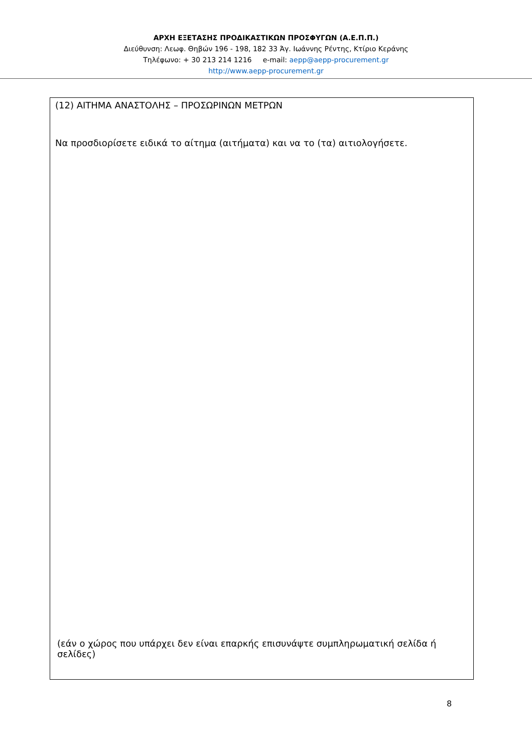ΑΡΧΗ ΕΞΕΤΑΣΗΣ ΠΡΟΔΙΚΑΣΤΙΚΩΝ ΠΡΟΣΦΥΓΩΝ (Α.Ε.Π.Π.)
Διεύθυνση: Λεωφ. Θηβών 196 - 198, 182 33 Άγ. Ιωάννης Ρέντης, Κτίριο Κεράνης
Τηλέφωνο: + 30 213 214 1216 e-mail: aepp@aepp-procurement.gr
http://www.aepp-procurement.gr
(12) ΑΙΤΗΜΑ ΑΝΑΣΤΟΛΗΣ – ΠΡΟΣΩΡΙΝΩΝ ΜΕΤΡΩΝ
Να προσδιορίσετε ειδικά το αίτημα (αιτήματα) και να το (τα) αιτιολογήσετε.
(εάν ο χώρος που υπάρχει δεν είναι επαρκής επισυνάψτε συμπληρωματική σελίδα ή σελίδες)
8